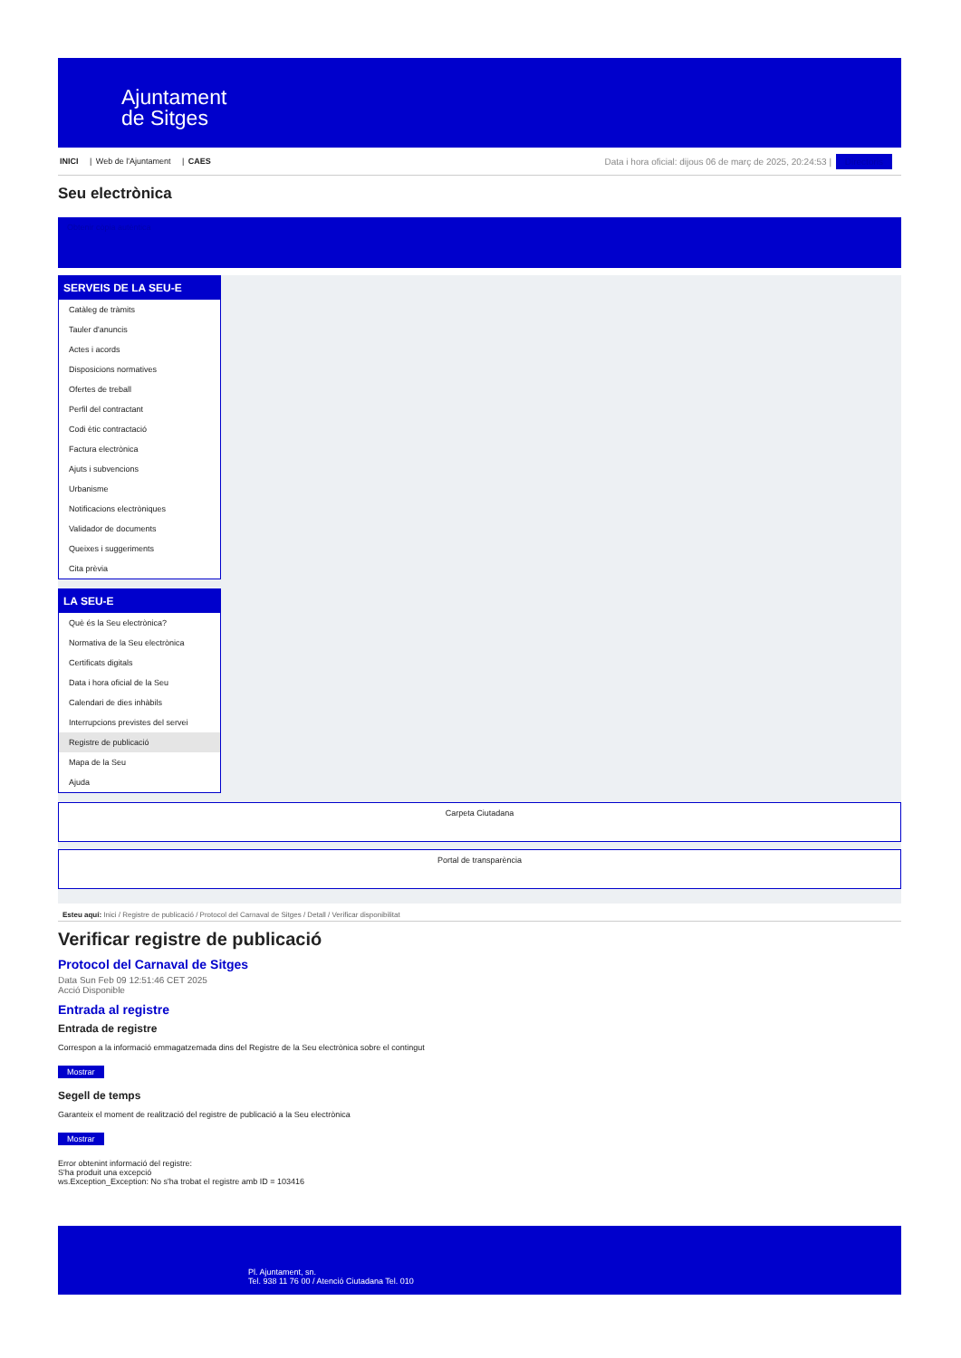Ajuntament
de Sitges
INICI | Web de l'Ajuntament | CAES
Data i hora oficial: dijous 06 de març de 2025, 20:24:53 | Directoris
Seu electrònica
Obtenir còpia autèntica
SERVEIS DE LA SEU-E
Catàleg de tràmits
Tauler d'anuncis
Actes i acords
Disposicions normatives
Ofertes de treball
Perfil del contractant
Codi ètic contractació
Factura electrònica
Ajuts i subvencions
Urbanisme
Notificacions electròniques
Validador de documents
Queixes i suggeriments
Cita prèvia
LA SEU-E
Què és la Seu electrònica?
Normativa de la Seu electrònica
Certificats digitals
Data i hora oficial de la Seu
Calendari de dies inhàbils
Interrupcions previstes del servei
Registre de publicació
Mapa de la Seu
Ajuda
Carpeta Ciutadana
Portal de transparència
Esteu aquí: Inici / Registre de publicació / Protocol del Carnaval de Sitges / Detall / Verificar disponibilitat
Verificar registre de publicació
Protocol del Carnaval de Sitges
Data Sun Feb 09 12:51:46 CET 2025
Acció Disponible
Entrada al registre
Entrada de registre
Correspon a la informació emmagatzemada dins del Registre de la Seu electrònica sobre el contingut
Mostrar
Segell de temps
Garanteix el moment de realització del registre de publicació a la Seu electrònica
Mostrar
Error obtenint informació del registre:
S'ha produit una excepció
ws.Exception_Exception: No s'ha trobat el registre amb ID = 103416
Pl. Ajuntament, sn.
Tel. 938 11 76 00 / Atenció Ciutadana Tel. 010